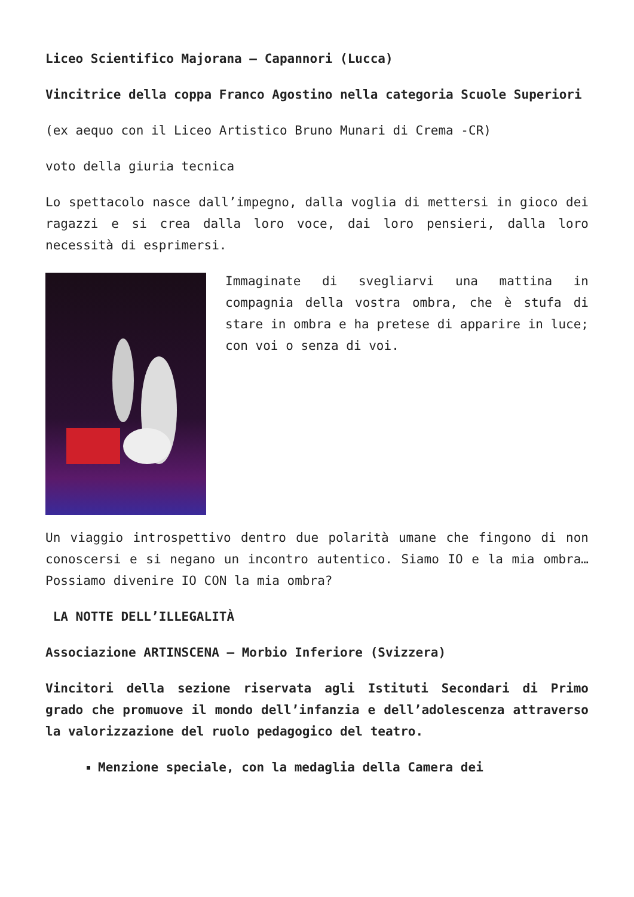Liceo Scientifico Majorana – Capannori (Lucca)
Vincitrice della coppa Franco Agostino nella categoria Scuole Superiori
(ex aequo con il Liceo Artistico Bruno Munari di Crema -CR)
voto della giuria tecnica
Lo spettacolo nasce dall’impegno, dalla voglia di mettersi in gioco dei ragazzi e si crea dalla loro voce, dai loro pensieri, dalla loro necessità di esprimersi.
Immaginate di svegliarvi una mattina in compagnia della vostra ombra, che è stufa di stare in ombra e ha pretese di apparire in luce; con voi o senza di voi.
Un viaggio introspettivo dentro due polarità umane che fingono di non conoscersi e si negano un incontro autentico. Siamo IO e la mia ombra… Possiamo divenire IO CON la mia ombra?
LA NOTTE DELL’ILLEGALITÀ
Associazione ARTINSCENA – Morbio Inferiore (Svizzera)
Vincitori della sezione riservata agli Istituti Secondari di Primo grado che promuove il mondo dell’infanzia e dell’adolescenza attraverso la valorizzazione del ruolo pedagogico del teatro.
Menzione speciale, con la medaglia della Camera dei